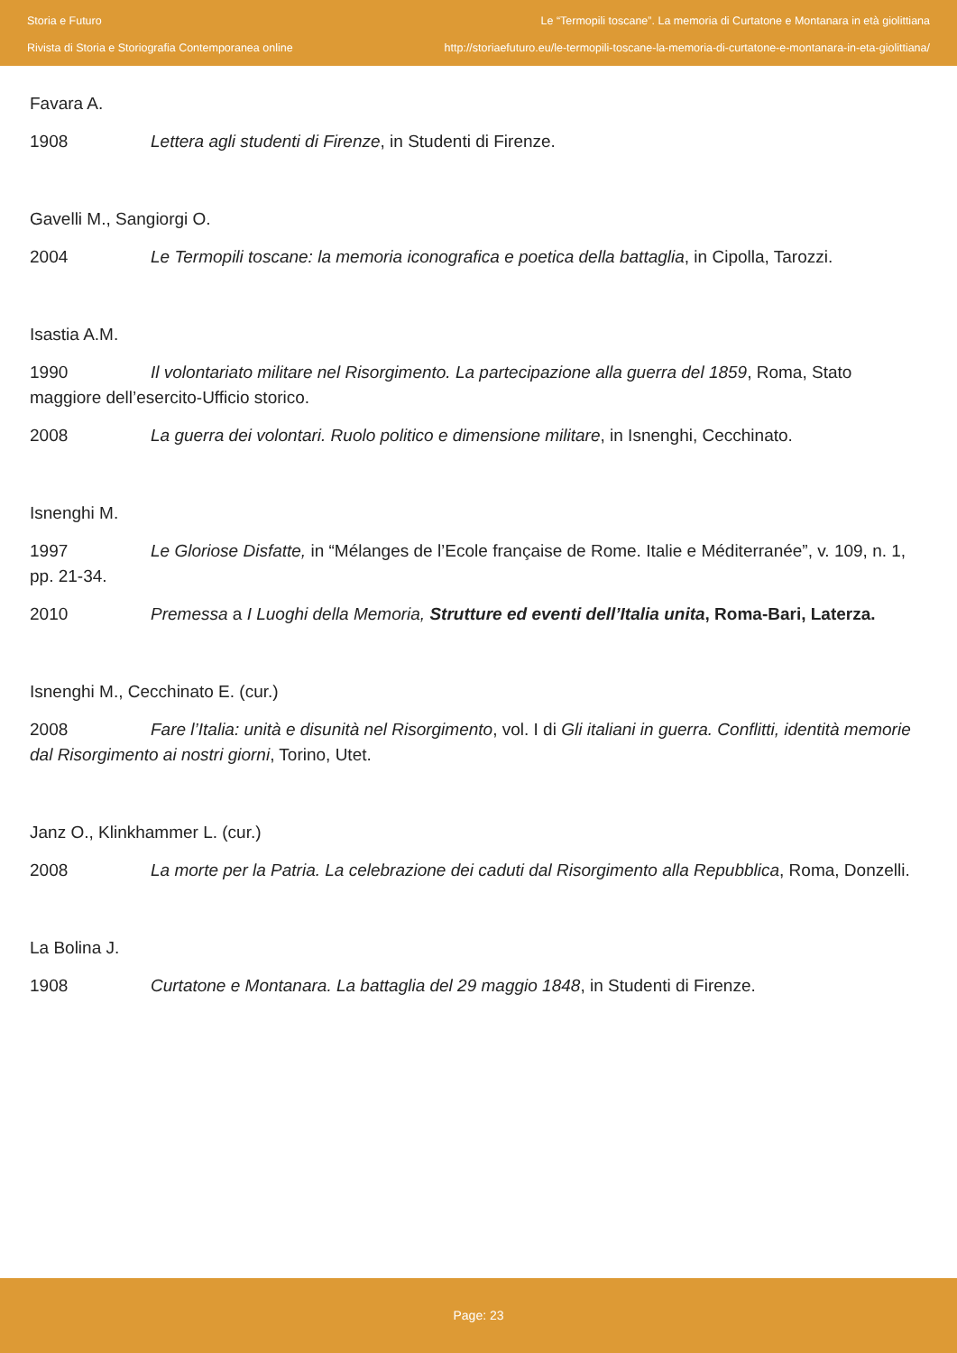Storia e Futuro
Rivista di Storia e Storiografia Contemporanea online
Le “Termopili toscane”. La memoria di Curtatone e Montanara in età giolittiana
http://storiaefuturo.eu/le-termopili-toscane-la-memoria-di-curtatone-e-montanara-in-eta-giolittiana/
Favara A.
1908 Lettera agli studenti di Firenze, in Studenti di Firenze.
Gavelli M., Sangiorgi O.
2004 Le Termopili toscane: la memoria iconografica e poetica della battaglia, in Cipolla, Tarozzi.
Isastia A.M.
1990 Il volontariato militare nel Risorgimento. La partecipazione alla guerra del 1859, Roma, Stato maggiore dell’esercito-Ufficio storico.
2008 La guerra dei volontari. Ruolo politico e dimensione militare, in Isnenghi, Cecchinato.
Isnenghi M.
1997 Le Gloriose Disfatte, in “Mélanges de l’Ecole française de Rome. Italie e Méditerranée”, v. 109, n. 1, pp. 21-34.
2010 Premessa a I Luoghi della Memoria, Strutture ed eventi dell’Italia unita, Roma-Bari, Laterza.
Isnenghi M., Cecchinato E. (cur.)
2008 Fare l’Italia: unità e disunità nel Risorgimento, vol. I di Gli italiani in guerra. Conflitti, identità memorie dal Risorgimento ai nostri giorni, Torino, Utet.
Janz O., Klinkhammer L. (cur.)
2008 La morte per la Patria. La celebrazione dei caduti dal Risorgimento alla Repubblica, Roma, Donzelli.
La Bolina J.
1908 Curtatone e Montanara. La battaglia del 29 maggio 1848, in Studenti di Firenze.
Page: 23